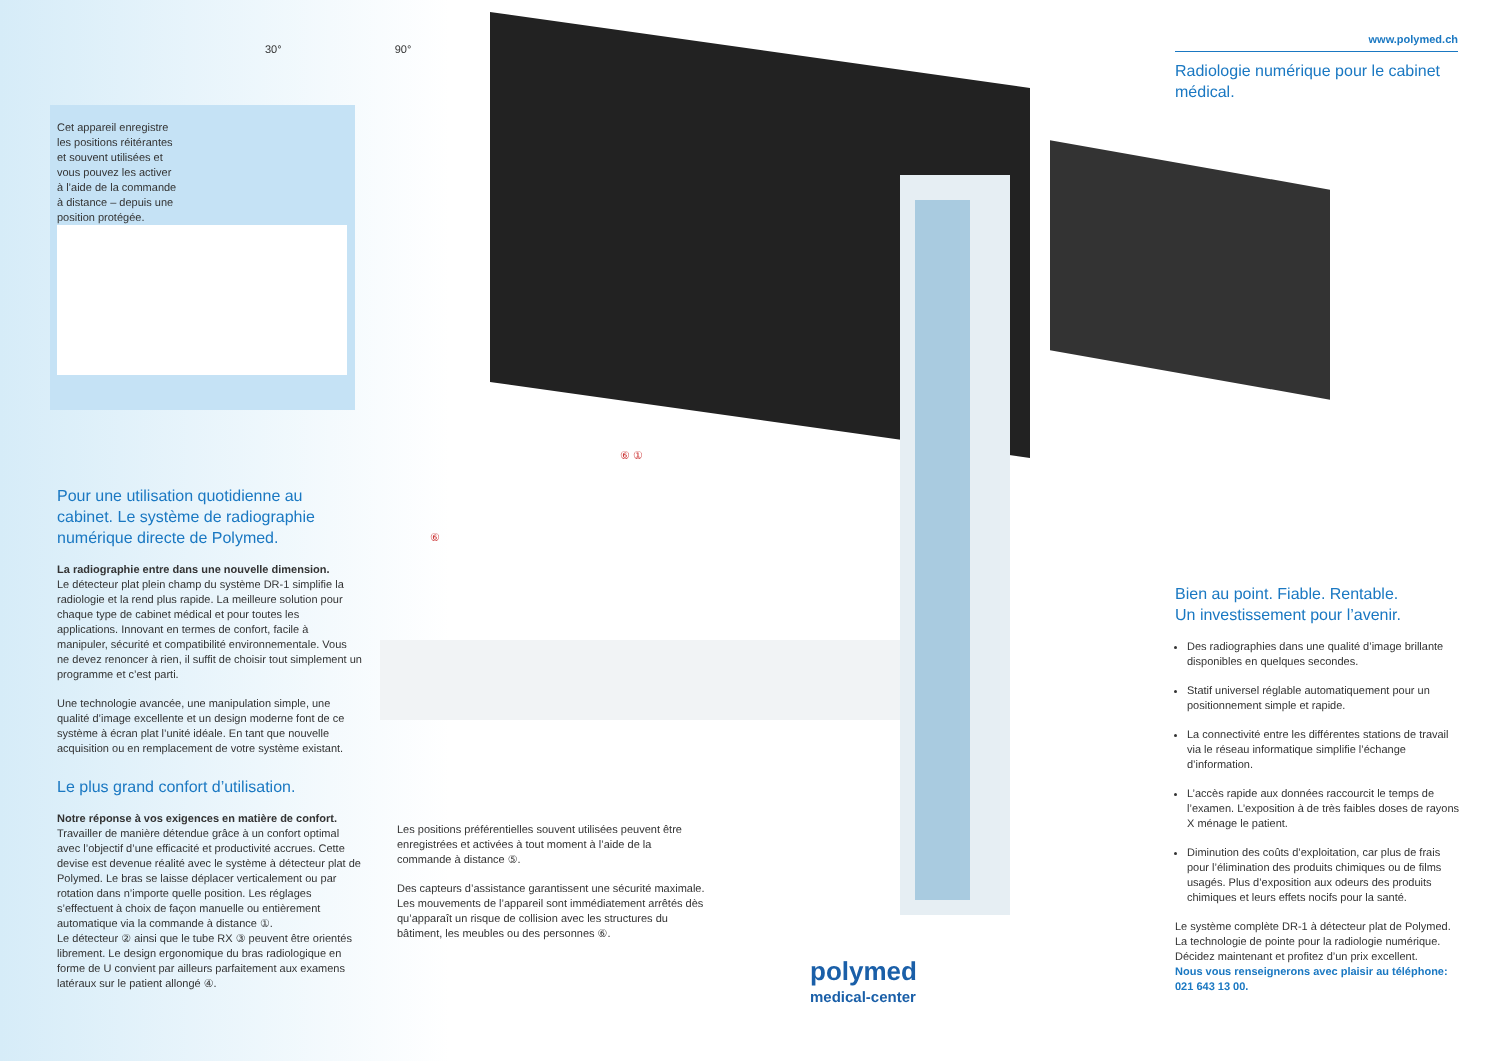Cet appareil enregistre les positions réitérantes et souvent utilisées et vous pouvez les activer à l’aide de la commande à distance – depuis une position protégée.
30° 90°
Pour une utilisation quotidienne au cabinet. Le système de radiographie numérique directe de Polymed.
La radiographie entre dans une nouvelle dimension.
Le détecteur plat plein champ du système DR-1 simplifie la radiologie et la rend plus rapide. La meilleure solution pour chaque type de cabinet médical et pour toutes les applications. Innovant en termes de confort, facile à manipuler, sécurité et compatibilité environnementale. Vous ne devez renoncer à rien, il suffit de choisir tout simplement un programme et c’est parti.
Une technologie avancée, une manipulation simple, une qualité d’image excellente et un design moderne font de ce système à écran plat l’unité idéale. En tant que nouvelle acquisition ou en remplacement de votre système existant.
Le plus grand confort d’utilisation.
Notre réponse à vos exigences en matière de confort.
Travailler de manière détendue grâce à un confort optimal avec l’objectif d’une efficacité et productivité accrues. Cette devise est devenue réalité avec le système à détecteur plat de Polymed. Le bras se laisse déplacer verticalement ou par rotation dans n’importe quelle position. Les réglages s’effectuent à choix de façon manuelle ou entièrement automatique via la commande à distance ①.
Le détecteur ② ainsi que le tube RX ③ peuvent être orientés librement. Le design ergonomique du bras radio­logique en forme de U convient par ailleurs parfaitement aux examens latéraux sur le patient allongé ④.
⑥ ①
⑥
Les positions préférentielles souvent utilisées peuvent être enregistrées et activées à tout moment à l’aide de la commande à distance ⑤.
Des capteurs d’assistance garantissent une sécurité maxi­male. Les mouvements de l’appareil sont immédiatement arrêtés dès qu’apparaît un risque de collision avec les structures du bâtiment, les meubles ou des personnes ⑥.
polymed
medical-center
www.polymed.ch
Radiologie numérique pour le cabinet médical.
Bien au point. Fiable. Rentable.
Un investissement pour l’avenir.
Des radiographies dans une qualité d’image brillante disponibles en quelques secondes.
Statif universel réglable automatiquement pour un positionnement simple et rapide.
La connectivité entre les différentes stations de travail via le réseau informatique simplifie l’échange d’information.
L’accès rapide aux données raccourcit le temps de l’examen. L’exposition à de très faibles doses de rayons X ménage le patient.
Diminution des coûts d’exploitation, car plus de frais pour l’élimination des produits chimiques ou de films usagés. Plus d’exposition aux odeurs des produits chimiques et leurs effets nocifs pour la santé.
Le système complète DR-1 à détecteur plat de Polymed. La technologie de pointe pour la radiologie numérique. Décidez maintenant et profitez d’un prix excellent.
Nous vous renseignerons avec plaisir au téléphone: 021 643 13 00.